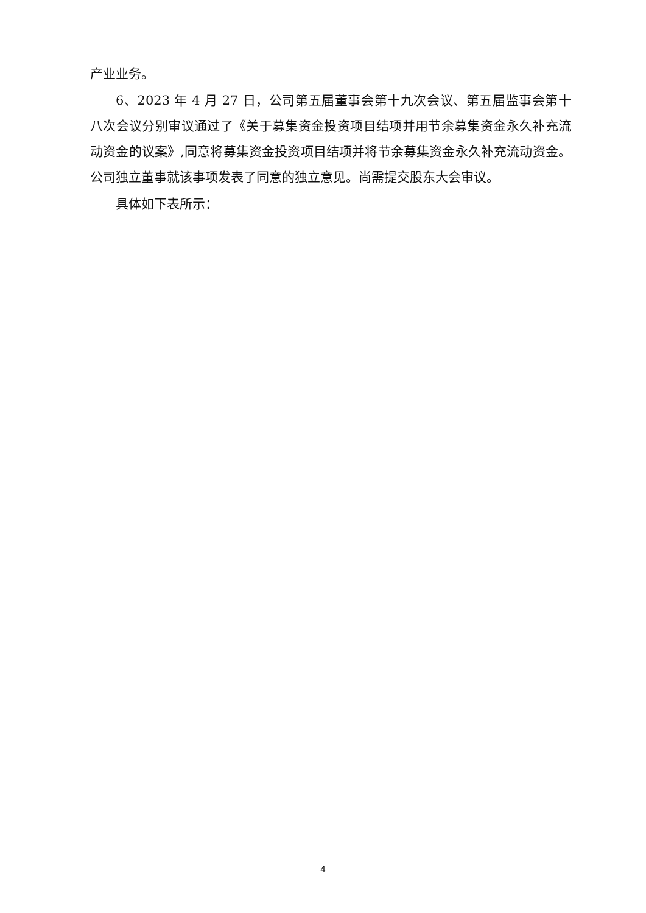产业业务。
6、2023 年 4 月 27 日，公司第五届董事会第十九次会议、第五届监事会第十八次会议分别审议通过了《关于募集资金投资项目结项并用节余募集资金永久补充流动资金的议案》,同意将募集资金投资项目结项并将节余募集资金永久补充流动资金。公司独立董事就该事项发表了同意的独立意见。尚需提交股东大会审议。
具体如下表所示：
4